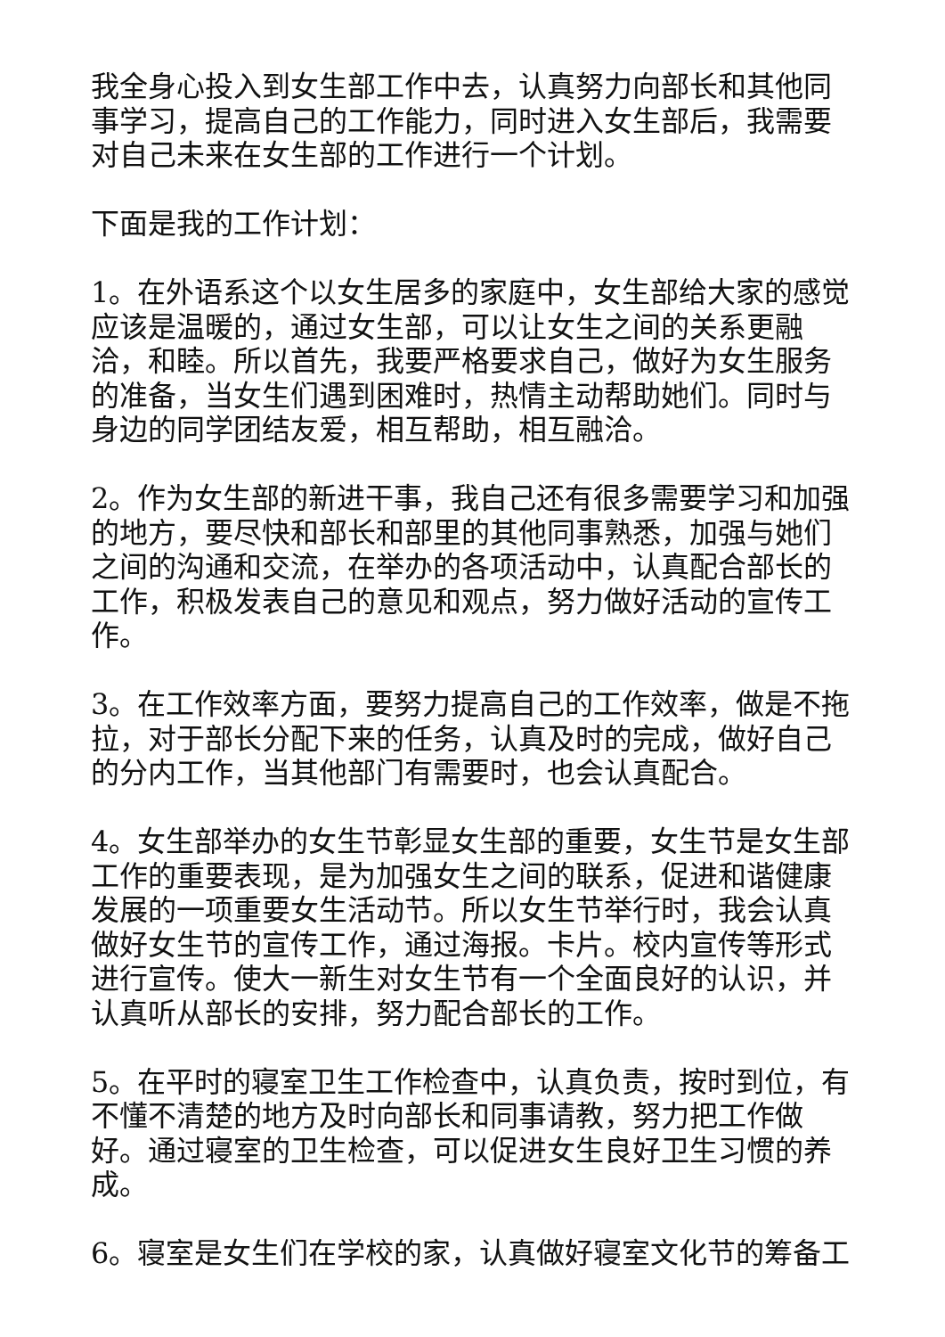我全身心投入到女生部工作中去，认真努力向部长和其他同事学习，提高自己的工作能力，同时进入女生部后，我需要对自己未来在女生部的工作进行一个计划。
下面是我的工作计划：
1。在外语系这个以女生居多的家庭中，女生部给大家的感觉应该是温暖的，通过女生部，可以让女生之间的关系更融洽，和睦。所以首先，我要严格要求自己，做好为女生服务的准备，当女生们遇到困难时，热情主动帮助她们。同时与身边的同学团结友爱，相互帮助，相互融洽。
2。作为女生部的新进干事，我自己还有很多需要学习和加强的地方，要尽快和部长和部里的其他同事熟悉，加强与她们之间的沟通和交流，在举办的各项活动中，认真配合部长的工作，积极发表自己的意见和观点，努力做好活动的宣传工作。
3。在工作效率方面，要努力提高自己的工作效率，做是不拖拉，对于部长分配下来的任务，认真及时的完成，做好自己的分内工作，当其他部门有需要时，也会认真配合。
4。女生部举办的女生节彰显女生部的重要，女生节是女生部工作的重要表现，是为加强女生之间的联系，促进和谐健康发展的一项重要女生活动节。所以女生节举行时，我会认真做好女生节的宣传工作，通过海报。卡片。校内宣传等形式进行宣传。使大一新生对女生节有一个全面良好的认识，并认真听从部长的安排，努力配合部长的工作。
5。在平时的寝室卫生工作检查中，认真负责，按时到位，有不懂不清楚的地方及时向部长和同事请教，努力把工作做好。通过寝室的卫生检查，可以促进女生良好卫生习惯的养成。
6。寝室是女生们在学校的家，认真做好寝室文化节的筹备工